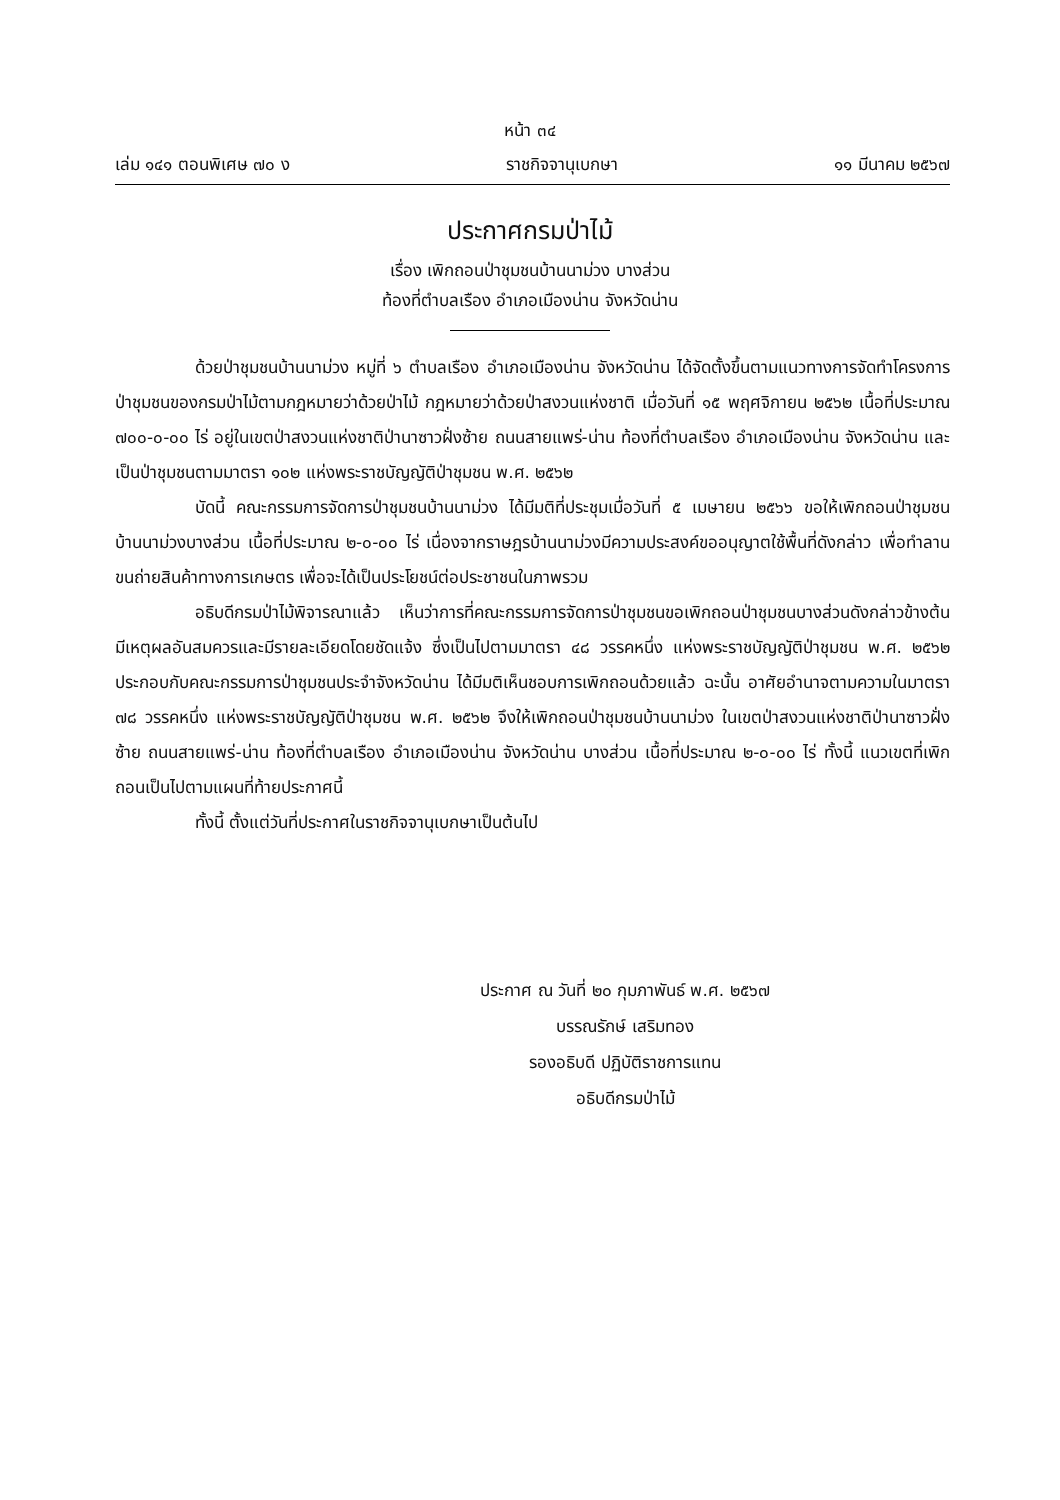หน้า ๓๔
เล่ม ๑๔๑ ตอนพิเศษ ๗๐ ง ราชกิจจานุเบกษา ๑๑ มีนาคม ๒๕๖๗
ประกาศกรมป่าไม้
เรื่อง เพิกถอนป่าชุมชนบ้านนาม่วง บางส่วน
ท้องที่ตำบลเรือง อำเภอเมืองน่าน จังหวัดน่าน
ด้วยป่าชุมชนบ้านนาม่วง หมู่ที่ ๖ ตำบลเรือง อำเภอเมืองน่าน จังหวัดน่าน ได้จัดตั้งขึ้นตามแนวทางการจัดทำโครงการป่าชุมชนของกรมป่าไม้ตามกฎหมายว่าด้วยป่าไม้ กฎหมายว่าด้วยป่าสงวนแห่งชาติ เมื่อวันที่ ๑๕ พฤศจิกายน ๒๕๖๒ เนื้อที่ประมาณ ๗๐๐-๐-๐๐ ไร่ อยู่ในเขตป่าสงวนแห่งชาติป่านาซาวฝั่งซ้าย ถนนสายแพร่-น่าน ท้องที่ตำบลเรือง อำเภอเมืองน่าน จังหวัดน่าน และเป็นป่าชุมชนตามมาตรา ๑๐๒ แห่งพระราชบัญญัติป่าชุมชน พ.ศ. ๒๕๖๒
บัดนี้ คณะกรรมการจัดการป่าชุมชนบ้านนาม่วง ได้มีมติที่ประชุมเมื่อวันที่ ๕ เมษายน ๒๕๖๖ ขอให้เพิกถอนป่าชุมชนบ้านนาม่วงบางส่วน เนื้อที่ประมาณ ๒-๐-๐๐ ไร่ เนื่องจากราษฎรบ้านนาม่วงมีความประสงค์ขออนุญาตใช้พื้นที่ดังกล่าว เพื่อทำลานขนถ่ายสินค้าทางการเกษตร เพื่อจะได้เป็นประโยชน์ต่อประชาชนในภาพรวม
อธิบดีกรมป่าไม้พิจารณาแล้ว เห็นว่าการที่คณะกรรมการจัดการป่าชุมชนขอเพิกถอนป่าชุมชนบางส่วนดังกล่าวข้างต้น มีเหตุผลอันสมควรและมีรายละเอียดโดยชัดแจ้ง ซึ่งเป็นไปตามมาตรา ๔๘ วรรคหนึ่ง แห่งพระราชบัญญัติป่าชุมชน พ.ศ. ๒๕๖๒ ประกอบกับคณะกรรมการป่าชุมชนประจำจังหวัดน่าน ได้มีมติเห็นชอบการเพิกถอนด้วยแล้ว ฉะนั้น อาศัยอำนาจตามความในมาตรา ๗๘ วรรคหนึ่ง แห่งพระราชบัญญัติป่าชุมชน พ.ศ. ๒๕๖๒ จึงให้เพิกถอนป่าชุมชนบ้านนาม่วง ในเขตป่าสงวนแห่งชาติป่านาซาวฝั่งซ้าย ถนนสายแพร่-น่าน ท้องที่ตำบลเรือง อำเภอเมืองน่าน จังหวัดน่าน บางส่วน เนื้อที่ประมาณ ๒-๐-๐๐ ไร่ ทั้งนี้ แนวเขตที่เพิกถอนเป็นไปตามแผนที่ท้ายประกาศนี้
ทั้งนี้ ตั้งแต่วันที่ประกาศในราชกิจจานุเบกษาเป็นต้นไป
ประกาศ ณ วันที่ ๒๐ กุมภาพันธ์ พ.ศ. ๒๕๖๗
บรรณรักษ์ เสริมทอง
รองอธิบดี ปฏิบัติราชการแทน
อธิบดีกรมป่าไม้